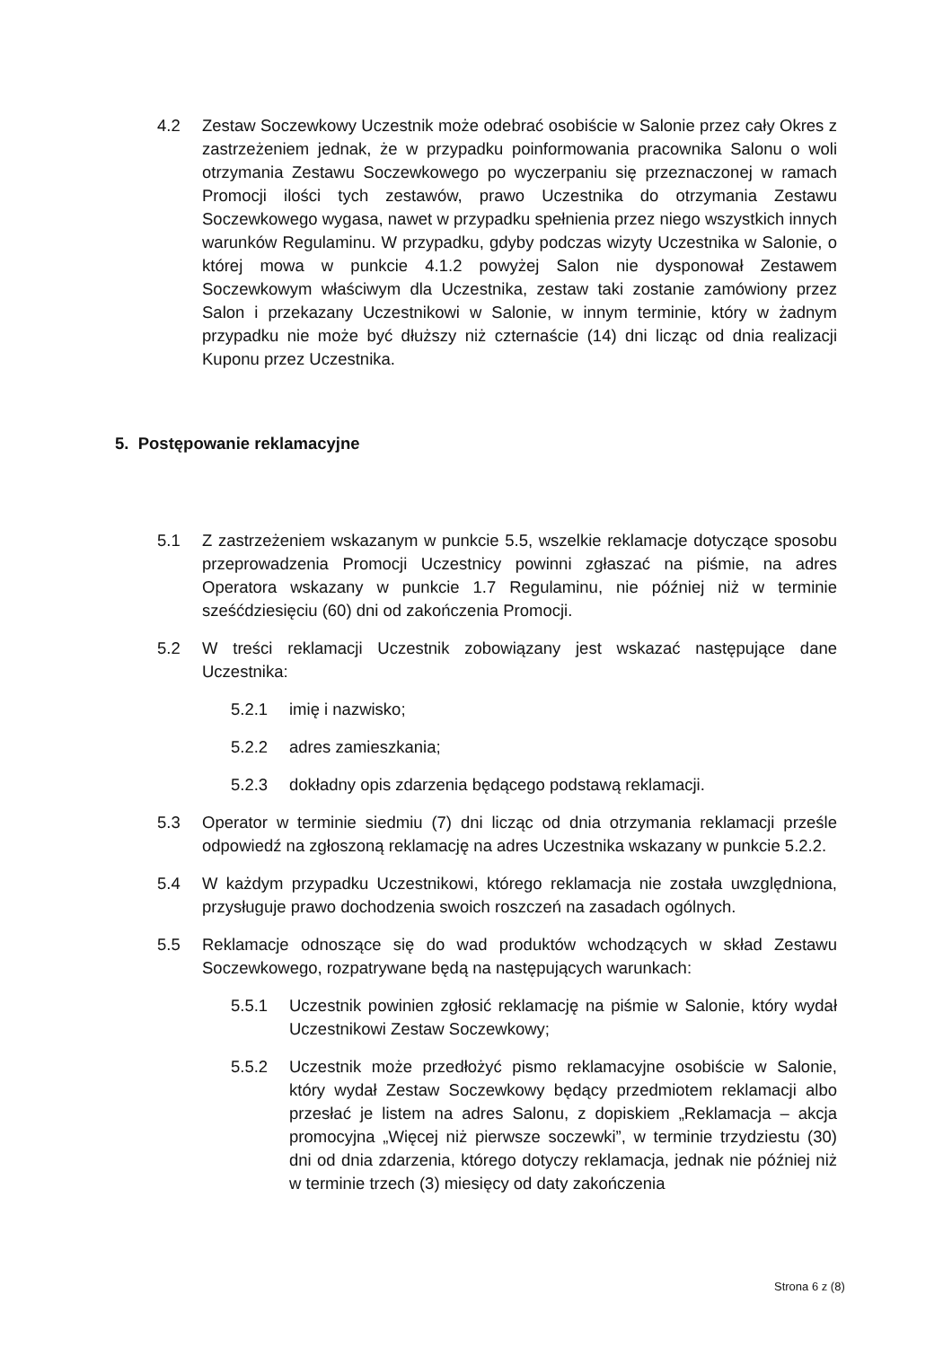4.2 Zestaw Soczewkowy Uczestnik może odebrać osobiście w Salonie przez cały Okres z zastrzeżeniem jednak, że w przypadku poinformowania pracownika Salonu o woli otrzymania Zestawu Soczewkowego po wyczerpaniu się przeznaczonej w ramach Promocji ilości tych zestawów, prawo Uczestnika do otrzymania Zestawu Soczewkowego wygasa, nawet w przypadku spełnienia przez niego wszystkich innych warunków Regulaminu. W przypadku, gdyby podczas wizyty Uczestnika w Salonie, o której mowa w punkcie 4.1.2 powyżej Salon nie dysponował Zestawem Soczewkowym właściwym dla Uczestnika, zestaw taki zostanie zamówiony przez Salon i przekazany Uczestnikowi w Salonie, w innym terminie, który w żadnym przypadku nie może być dłuższy niż czternaście (14) dni licząc od dnia realizacji Kuponu przez Uczestnika.
5. Postępowanie reklamacyjne
5.1 Z zastrzeżeniem wskazanym w punkcie 5.5, wszelkie reklamacje dotyczące sposobu przeprowadzenia Promocji Uczestnicy powinni zgłaszać na piśmie, na adres Operatora wskazany w punkcie 1.7 Regulaminu, nie później niż w terminie sześćdziesięciu (60) dni od zakończenia Promocji.
5.2 W treści reklamacji Uczestnik zobowiązany jest wskazać następujące dane Uczestnika:
5.2.1 imię i nazwisko;
5.2.2 adres zamieszkania;
5.2.3 dokładny opis zdarzenia będącego podstawą reklamacji.
5.3 Operator w terminie siedmiu (7) dni licząc od dnia otrzymania reklamacji prześle odpowiedź na zgłoszoną reklamację na adres Uczestnika wskazany w punkcie 5.2.2.
5.4 W każdym przypadku Uczestnikowi, którego reklamacja nie została uwzględniona, przysługuje prawo dochodzenia swoich roszczeń na zasadach ogólnych.
5.5 Reklamacje odnoszące się do wad produktów wchodzących w skład Zestawu Soczewkowego, rozpatrywane będą na następujących warunkach:
5.5.1 Uczestnik powinien zgłosić reklamację na piśmie w Salonie, który wydał Uczestnikowi Zestaw Soczewkowy;
5.5.2 Uczestnik może przedłożyć pismo reklamacyjne osobiście w Salonie, który wydał Zestaw Soczewkowy będący przedmiotem reklamacji albo przesłać je listem na adres Salonu, z dopiskiem „Reklamacja – akcja promocyjna „Więcej niż pierwsze soczewki”, w terminie trzydziestu (30) dni od dnia zdarzenia, którego dotyczy reklamacja, jednak nie później niż w terminie trzech (3) miesięcy od daty zakończenia
Strona 6 z (8)